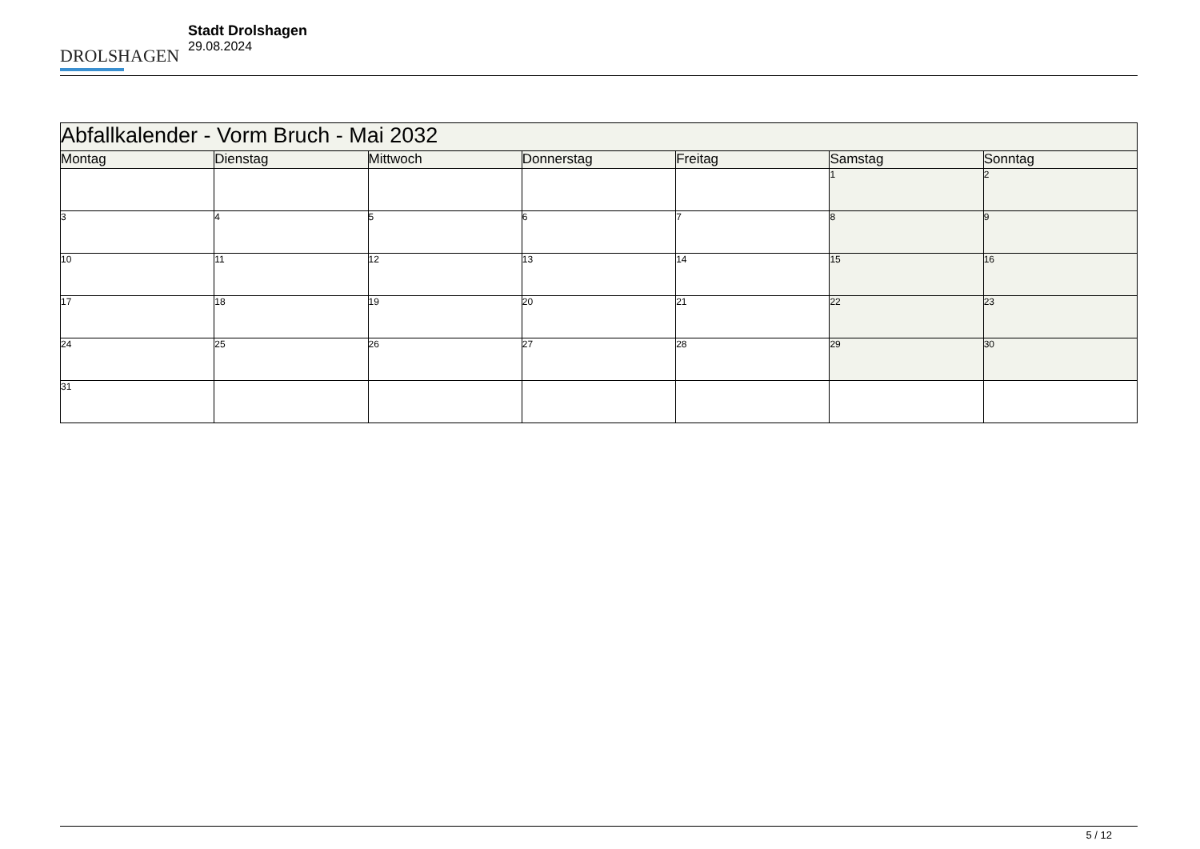DROLSHAGEN
Stadt Drolshagen
29.08.2024
| Abfallkalender - Vorm Bruch - Mai 2032 | | | | | | |
| --- | --- | --- | --- | --- | --- | --- |
| Montag | Dienstag | Mittwoch | Donnerstag | Freitag | Samstag | Sonntag |
| | | | | | 1 | 2 |
| 3 | 4 | 5 | 6 | 7 | 8 | 9 |
| 10 | 11 | 12 | 13 | 14 | 15 | 16 |
| 17 | 18 | 19 | 20 | 21 | 22 | 23 |
| 24 | 25 | 26 | 27 | 28 | 29 | 30 |
| 31 | | | | | | |
5 / 12